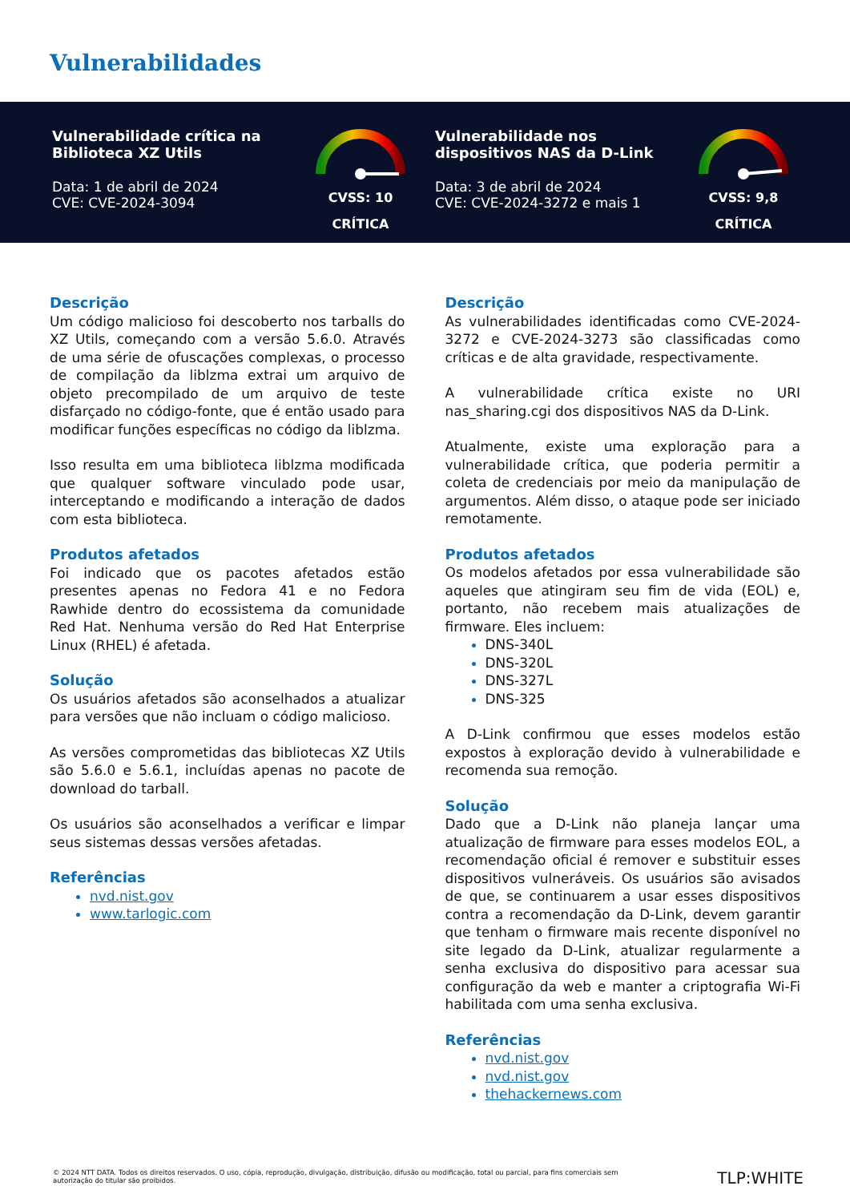Vulnerabilidades
Vulnerabilidade crítica na Biblioteca XZ Utils
Data: 1 de abril de 2024
CVE: CVE-2024-3094
CVSS: 10
CRÍTICA
Vulnerabilidade nos dispositivos NAS da D-Link
Data: 3 de abril de 2024
CVE: CVE-2024-3272 e mais 1
CVSS: 9,8
CRÍTICA
Descrição
Um código malicioso foi descoberto nos tarballs do XZ Utils, começando com a versão 5.6.0. Através de uma série de ofuscações complexas, o processo de compilação da liblzma extrai um arquivo de objeto precompilado de um arquivo de teste disfarçado no código-fonte, que é então usado para modificar funções específicas no código da liblzma.
Isso resulta em uma biblioteca liblzma modificada que qualquer software vinculado pode usar, interceptando e modificando a interação de dados com esta biblioteca.
Produtos afetados
Foi indicado que os pacotes afetados estão presentes apenas no Fedora 41 e no Fedora Rawhide dentro do ecossistema da comunidade Red Hat. Nenhuma versão do Red Hat Enterprise Linux (RHEL) é afetada.
Solução
Os usuários afetados são aconselhados a atualizar para versões que não incluam o código malicioso.
As versões comprometidas das bibliotecas XZ Utils são 5.6.0 e 5.6.1, incluídas apenas no pacote de download do tarball.
Os usuários são aconselhados a verificar e limpar seus sistemas dessas versões afetadas.
Referências
nvd.nist.gov
www.tarlogic.com
Descrição
As vulnerabilidades identificadas como CVE-2024-3272 e CVE-2024-3273 são classificadas como críticas e de alta gravidade, respectivamente.
A vulnerabilidade crítica existe no URI nas_sharing.cgi dos dispositivos NAS da D-Link.
Atualmente, existe uma exploração para a vulnerabilidade crítica, que poderia permitir a coleta de credenciais por meio da manipulação de argumentos. Além disso, o ataque pode ser iniciado remotamente.
Produtos afetados
Os modelos afetados por essa vulnerabilidade são aqueles que atingiram seu fim de vida (EOL) e, portanto, não recebem mais atualizações de firmware. Eles incluem:
DNS-340L
DNS-320L
DNS-327L
DNS-325
A D-Link confirmou que esses modelos estão expostos à exploração devido à vulnerabilidade e recomenda sua remoção.
Solução
Dado que a D-Link não planeja lançar uma atualização de firmware para esses modelos EOL, a recomendação oficial é remover e substituir esses dispositivos vulneráveis. Os usuários são avisados de que, se continuarem a usar esses dispositivos contra a recomendação da D-Link, devem garantir que tenham o firmware mais recente disponível no site legado da D-Link, atualizar regularmente a senha exclusiva do dispositivo para acessar sua configuração da web e manter a criptografia Wi-Fi habilitada com uma senha exclusiva.
Referências
nvd.nist.gov
nvd.nist.gov
thehackernews.com
© 2024 NTT DATA. Todos os direitos reservados. O uso, cópia, reprodução, divulgação, distribuição, difusão ou modificação, total ou parcial, para fins comerciais sem autorização do titular são proibidos.
TLP:WHITE